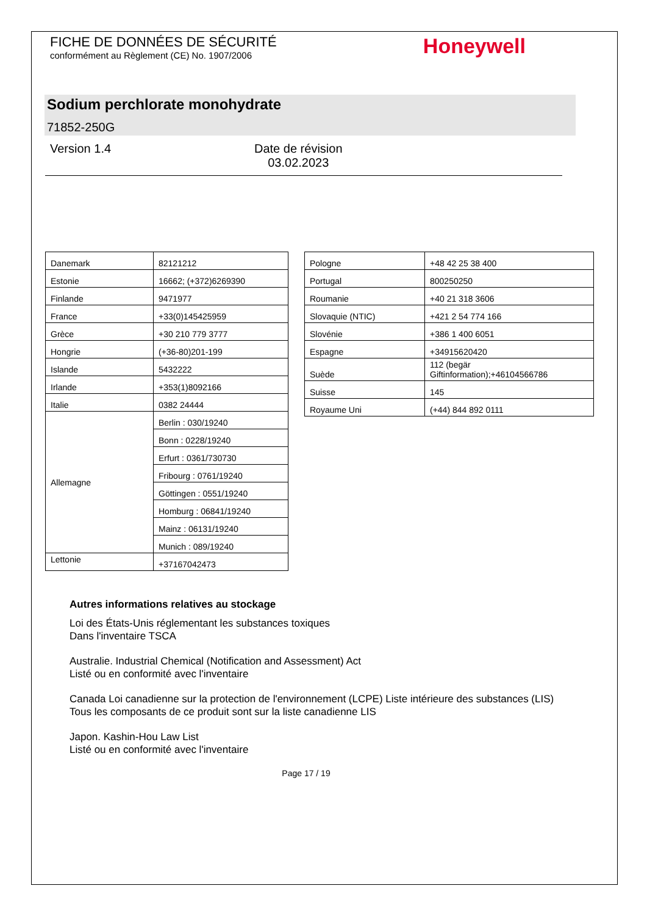FICHE DE DONNÉES DE SÉCURITÉ
conformément au Règlement (CE) No. 1907/2006
Honeywell
Sodium perchlorate monohydrate
71852-250G
Version 1.4 Date de révision
03.02.2023
| Danemark | 82121212 |
| Estonie | 16662; (+372)6269390 |
| Finlande | 9471977 |
| France | +33(0)145425959 |
| Grèce | +30 210 779 3777 |
| Hongrie | (+36-80)201-199 |
| Islande | 5432222 |
| Irlande | +353(1)8092166 |
| Italie | 0382 24444 |
| Allemagne | Berlin : 030/19240 |
| | Bonn : 0228/19240 |
| | Erfurt : 0361/730730 |
| | Fribourg : 0761/19240 |
| | Göttingen : 0551/19240 |
| | Homburg : 06841/19240 |
| | Mainz : 06131/19240 |
| | Munich : 089/19240 |
| Lettonie | +37167042473 |
| Pologne | +48 42 25 38 400 |
| Portugal | 800250250 |
| Roumanie | +40 21 318 3606 |
| Slovaquie (NTIC) | +421 2 54 774 166 |
| Slovénie | +386 1 400 6051 |
| Espagne | +34915620420 |
| Suède | 112 (begär Giftinformation);+46104566786 |
| Suisse | 145 |
| Royaume Uni | (+44) 844 892 0111 |
Autres informations relatives au stockage
Loi des États-Unis réglementant les substances toxiques
Dans l'inventaire TSCA
Australie. Industrial Chemical (Notification and Assessment) Act
Listé ou en conformité avec l'inventaire
Canada Loi canadienne sur la protection de l'environnement (LCPE) Liste intérieure des substances (LIS)
Tous les composants de ce produit sont sur la liste canadienne LIS
Japon. Kashin-Hou Law List
Listé ou en conformité avec l'inventaire
Page 17 / 19